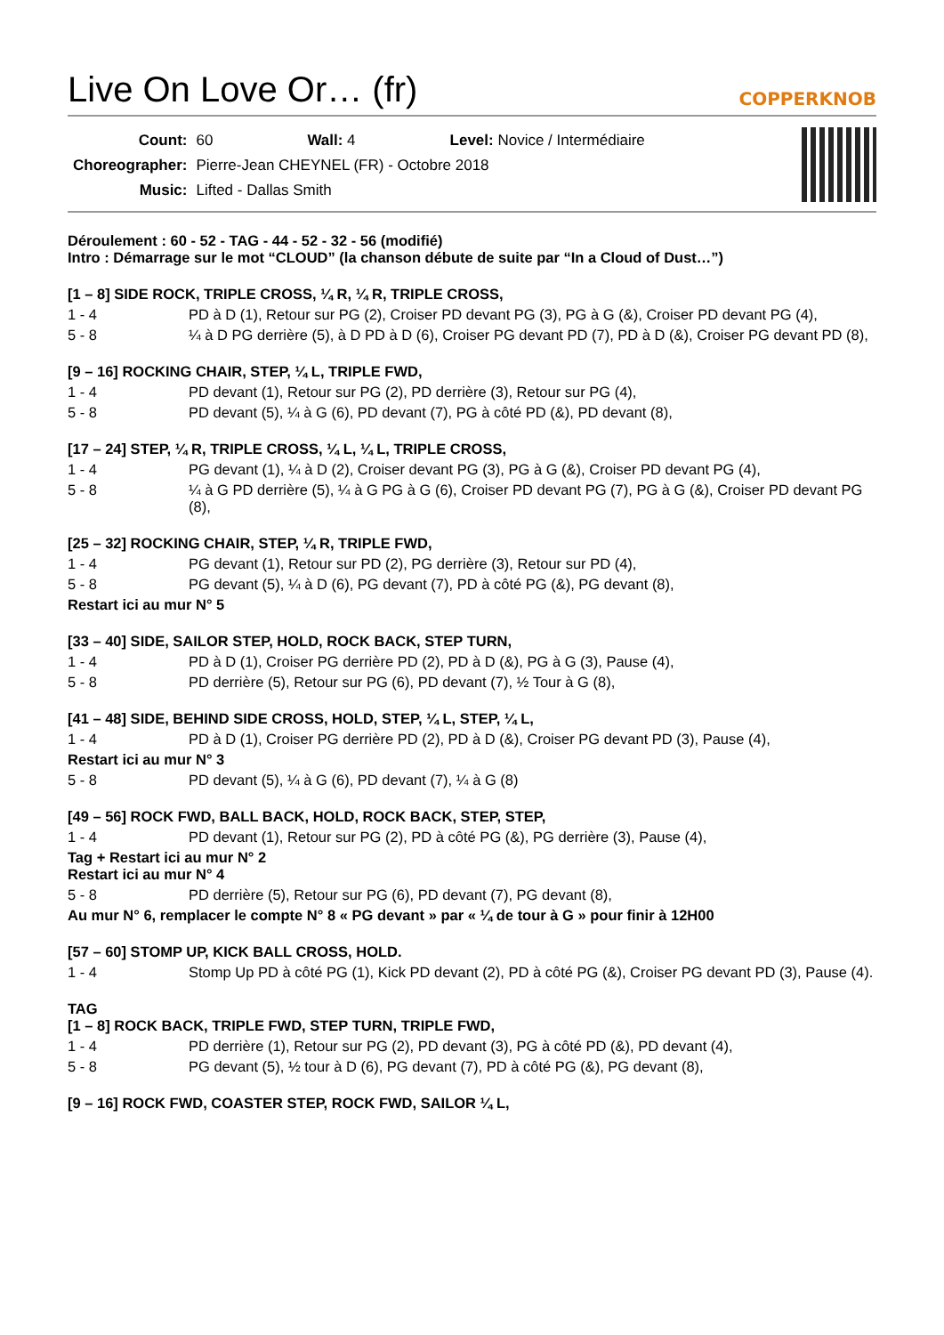Live On Love Or… (fr) COPPERKNOB
| Count: | 60 | Wall: 4 | Level: Novice / Intermédiaire |
| Choreographer: | Pierre-Jean CHEYNEL (FR) - Octobre 2018 | | |
| Music: | Lifted - Dallas Smith | | |
Déroulement : 60 - 52 - TAG - 44 - 52 - 32 - 56 (modifié)
Intro : Démarrage sur le mot “CLOUD” (la chanson débute de suite par “In a Cloud of Dust…”)
[1 – 8] SIDE ROCK, TRIPLE CROSS, ¼ R, ¼ R, TRIPLE CROSS,
1 - 4 PD à D (1), Retour sur PG (2), Croiser PD devant PG (3), PG à G (&), Croiser PD devant PG (4),
5 - 8 ¼ à D PG derrière (5), à D PD à D (6), Croiser PG devant PD (7), PD à D (&), Croiser PG devant PD (8),
[9 – 16] ROCKING CHAIR, STEP, ¼ L, TRIPLE FWD,
1 - 4 PD devant (1), Retour sur PG (2), PD derrière (3), Retour sur PG (4),
5 - 8 PD devant (5), ¼ à G (6), PD devant (7), PG à côté PD (&), PD devant (8),
[17 – 24] STEP, ¼ R, TRIPLE CROSS, ¼ L, ¼ L, TRIPLE CROSS,
1 - 4 PG devant (1), ¼ à D (2), Croiser devant PG (3), PG à G (&), Croiser PD devant PG (4),
5 - 8 ¼ à G PD derrière (5), ¼ à G PG à G (6), Croiser PD devant PG (7), PG à G (&), Croiser PD devant PG (8),
[25 – 32] ROCKING CHAIR, STEP, ¼ R, TRIPLE FWD,
1 - 4 PG devant (1), Retour sur PD (2), PG derrière (3), Retour sur PD (4),
5 - 8 PG devant (5), ¼ à D (6), PG devant (7), PD à côté PG (&), PG devant (8),
Restart ici au mur N° 5
[33 – 40] SIDE, SAILOR STEP, HOLD, ROCK BACK, STEP TURN,
1 - 4 PD à D (1), Croiser PG derrière PD (2), PD à D (&), PG à G (3), Pause (4),
5 - 8 PD derrière (5), Retour sur PG (6), PD devant (7), ½ Tour à G (8),
[41 – 48] SIDE, BEHIND SIDE CROSS, HOLD, STEP, ¼ L, STEP, ¼ L,
1 - 4 PD à D (1), Croiser PG derrière PD (2), PD à D (&), Croiser PG devant PD (3), Pause (4),
Restart ici au mur N° 3
5 - 8 PD devant (5), ¼ à G (6), PD devant (7), ¼ à G (8)
[49 – 56] ROCK FWD, BALL BACK, HOLD, ROCK BACK, STEP, STEP,
1 - 4 PD devant (1), Retour sur PG (2), PD à côté PG (&), PG derrière (3), Pause (4),
Tag + Restart ici au mur N° 2
Restart ici au mur N° 4
5 - 8 PD derrière (5), Retour sur PG (6), PD devant (7), PG devant (8),
Au mur N° 6, remplacer le compte N° 8 « PG devant » par « ¼ de tour à G » pour finir à 12H00
[57 – 60] STOMP UP, KICK BALL CROSS, HOLD.
1 - 4 Stomp Up PD à côté PG (1), Kick PD devant (2), PD à côté PG (&), Croiser PG devant PD (3), Pause (4).
TAG
[1 – 8] ROCK BACK, TRIPLE FWD, STEP TURN, TRIPLE FWD,
1 - 4 PD derrière (1), Retour sur PG (2), PD devant (3), PG à côté PD (&), PD devant (4),
5 - 8 PG devant (5), ½ tour à D (6), PG devant (7), PD à côté PG (&), PG devant (8),
[9 – 16] ROCK FWD, COASTER STEP, ROCK FWD, SAILOR ¼ L,